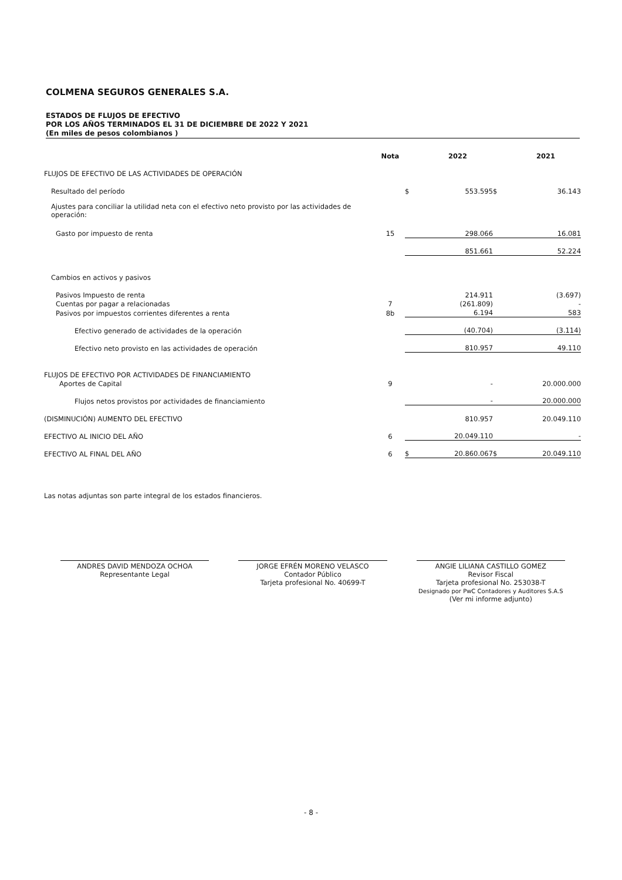COLMENA SEGUROS GENERALES S.A.
ESTADOS DE FLUJOS DE EFECTIVO
POR LOS AÑOS TERMINADOS EL 31 DE DICIEMBRE DE 2022 Y 2021
(En miles de pesos colombianos )
| | Nota | | 2022 | | 2021 |
| --- | --- | --- | --- | --- | --- |
| FLUJOS DE EFECTIVO DE LAS ACTIVIDADES DE OPERACIÓN | | | | | |
| Resultado del período | | $ | 553.595 | $ | 36.143 |
| Ajustes para conciliar la utilidad neta con el efectivo neto provisto por las actividades de operación: | | | | | |
| Gasto por impuesto de renta | 15 | | 298.066 | | 16.081 |
| | | | 851.661 | | 52.224 |
| Cambios en activos y pasivos | | | | | |
| Pasivos Impuesto de renta | | | 214.911 | | (3.697) |
| Cuentas por pagar a relacionadas | 7 | | (261.809) | | - |
| Pasivos por impuestos corrientes diferentes a renta | 8b | | 6.194 | | 583 |
| Efectivo generado de actividades de la operación | | | (40.704) | | (3.114) |
| Efectivo neto provisto en las actividades de operación | | | 810.957 | | 49.110 |
| FLUJOS DE EFECTIVO POR ACTIVIDADES DE FINANCIAMIENTO | | | | | |
| Aportes de Capital | 9 | | - | | 20.000.000 |
| Flujos netos provistos por actividades de financiamiento | | | - | | 20.000.000 |
| (DISMINUCIÓN) AUMENTO DEL EFECTIVO | | | 810.957 | | 20.049.110 |
| EFECTIVO AL INICIO DEL AÑO | 6 | | 20.049.110 | | - |
| EFECTIVO AL FINAL DEL AÑO | 6 | $ | 20.860.067 | $ | 20.049.110 |
Las notas adjuntas son parte integral de los estados financieros.
ANDRES DAVID MENDOZA OCHOA
Representante Legal
JORGE EFRÉN MORENO VELASCO
Contador Público
Tarjeta profesional No. 40699-T
ANGIE LILIANA CASTILLO GOMEZ
Revisor Fiscal
Tarjeta profesional No. 253038-T
Designado por PwC Contadores y Auditores S.A.S
(Ver mi informe adjunto)
- 8 -